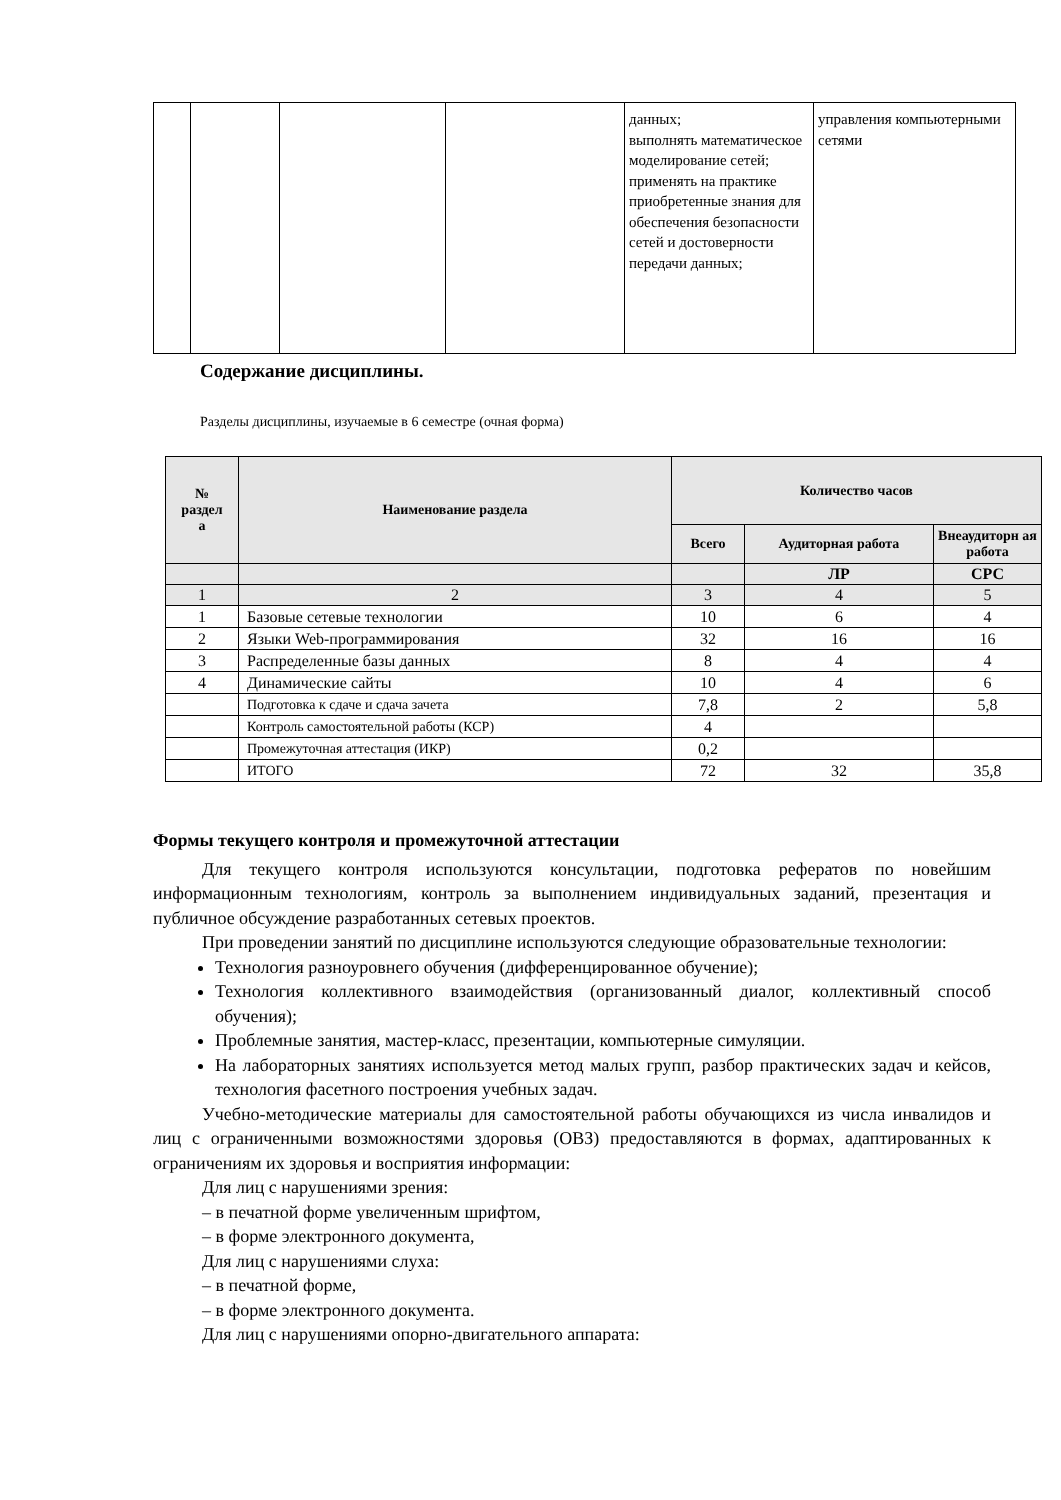| | | | | данных; выполнять математическое моделирование сетей; применять на практике приобретенные знания для обеспечения безопасности сетей и достоверности передачи данных; | управления компьютерными сетями |
Содержание дисциплины.
Разделы дисциплины, изучаемые в 6 семестре (очная форма)
| № раздел а | Наименование раздела | Количество часов | | |
| --- | --- | --- | --- | --- |
| | | Всего | Аудиторная работа | Внеаудиторн ая работа |
| | | | ЛР | СРС |
| 1 | 2 | 3 | 4 | 5 |
| 1 | Базовые сетевые технологии | 10 | 6 | 4 |
| 2 | Языки Web-программирования | 32 | 16 | 16 |
| 3 | Распределенные базы данных | 8 | 4 | 4 |
| 4 | Динамические сайты | 10 | 4 | 6 |
| | Подготовка к сдаче и сдача зачета | 7,8 | 2 | 5,8 |
| | Контроль самостоятельной работы (КСР) | 4 | | |
| | Промежуточная аттестация (ИКР) | 0,2 | | |
| | ИТОГО | 72 | 32 | 35,8 |
Формы текущего контроля и промежуточной аттестации
Для текущего контроля используются консультации, подготовка рефератов по новейшим информационным технологиям, контроль за выполнением индивидуальных заданий, презентация и публичное обсуждение разработанных сетевых проектов.
При проведении занятий по дисциплине используются следующие образовательные технологии:
Технология разноуровнего обучения (дифференцированное обучение);
Технология коллективного взаимодействия (организованный диалог, коллективный способ обучения);
Проблемные занятия, мастер-класс, презентации, компьютерные симуляции.
На лабораторных занятиях используется метод малых групп, разбор практических задач и кейсов, технология фасетного построения учебных задач.
Учебно-методические материалы для самостоятельной работы обучающихся из числа инвалидов и лиц с ограниченными возможностями здоровья (ОВЗ) предоставляются в формах, адаптированных к ограничениям их здоровья и восприятия информации:
Для лиц с нарушениями зрения:
– в печатной форме увеличенным шрифтом,
– в форме электронного документа,
Для лиц с нарушениями слуха:
– в печатной форме,
– в форме электронного документа.
Для лиц с нарушениями опорно-двигательного аппарата: